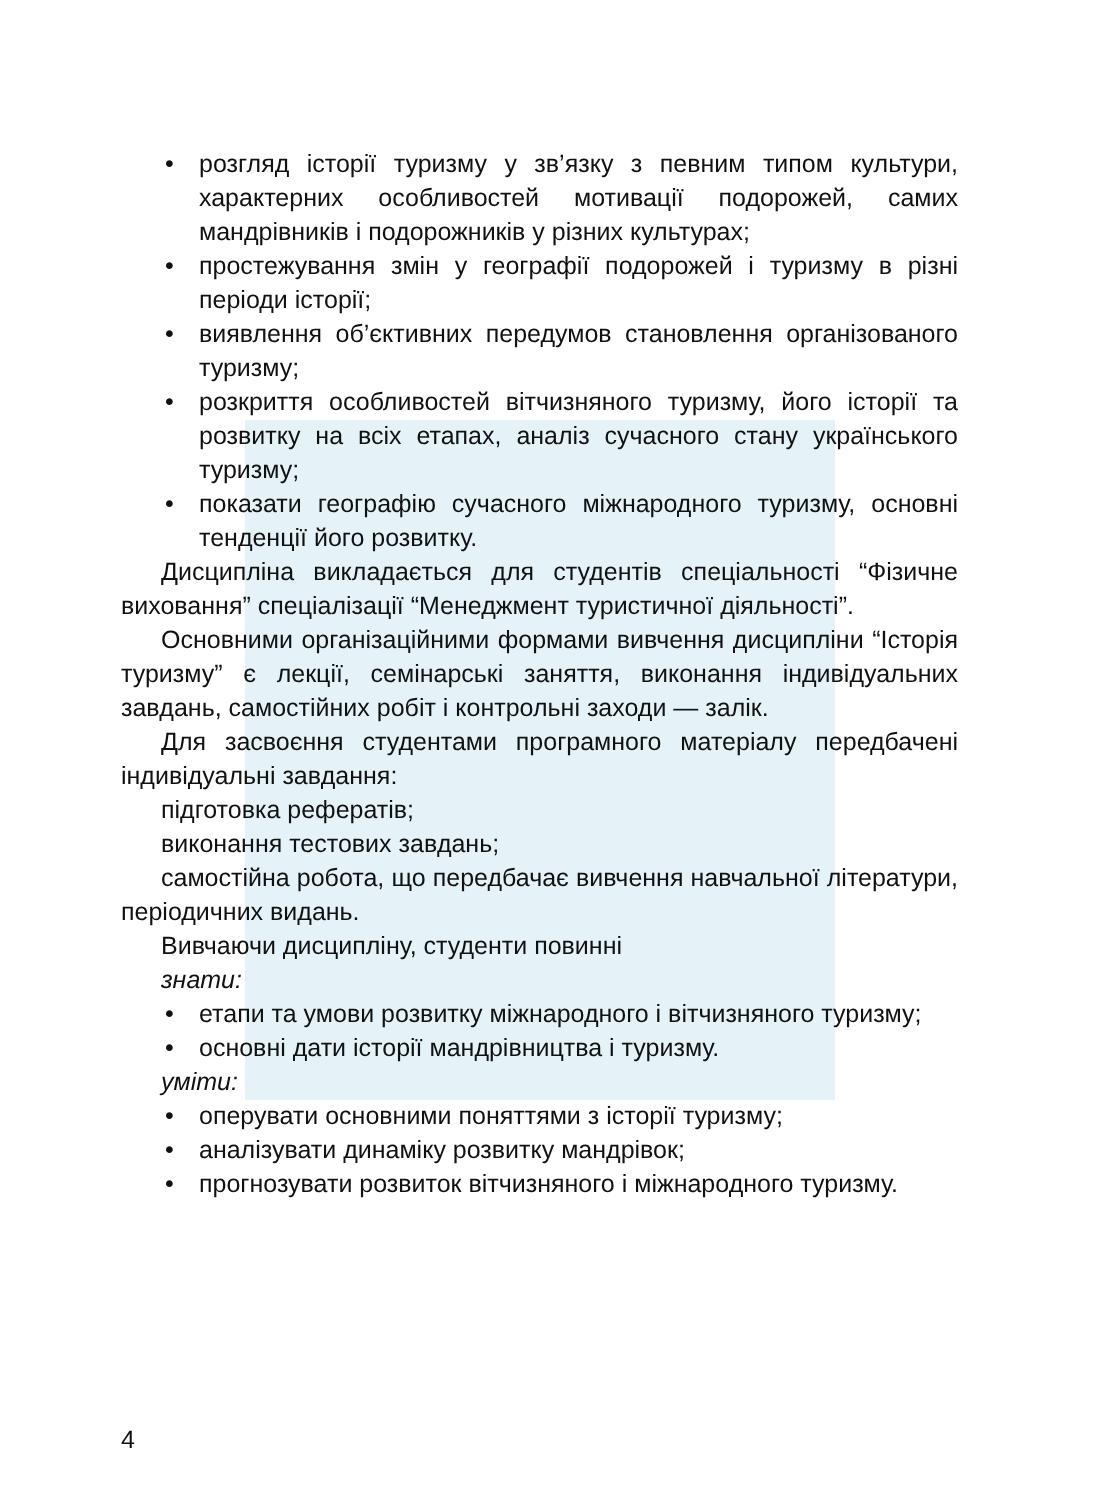• розгляд історії туризму у зв’язку з певним типом культури, характерних особливостей мотивації подорожей, самих мандрівників і подорожників у різних культурах;
• простежування змін у географії подорожей і туризму в різні періоди історії;
• виявлення об’єктивних передумов становлення організованого туризму;
• розкриття особливостей вітчизняного туризму, його історії та розвитку на всіх етапах, аналіз сучасного стану українського туризму;
• показати географію сучасного міжнародного туризму, основні тенденції його розвитку.
Дисципліна викладається для студентів спеціальності “Фізичне виховання” спеціалізації “Менеджмент туристичної діяльності”.
Основними організаційними формами вивчення дисципліни “Історія туризму” є лекції, семінарські заняття, виконання індивідуальних завдань, самостійних робіт і контрольні заходи — залік.
Для засвоєння студентами програмного матеріалу передбачені індивідуальні завдання:
підготовка рефератів;
виконання тестових завдань;
самостійна робота, що передбачає вивчення навчальної літератури, періодичних видань.
Вивчаючи дисципліну, студенти повинні
знати:
• етапи та умови розвитку міжнародного і вітчизняного туризму;
• основні дати історії мандрівництва і туризму.
уміти:
• оперувати основними поняттями з історії туризму;
• аналізувати динаміку розвитку мандрівок;
• прогнозувати розвиток вітчизняного і міжнародного туризму.
4